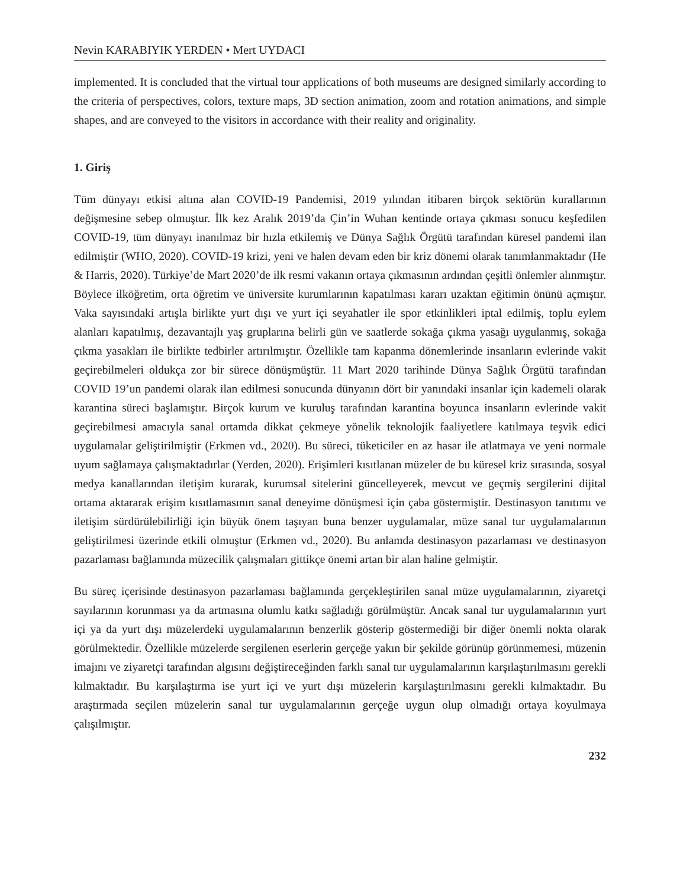Nevin KARABIYIK YERDEN • Mert UYDACI
implemented. It is concluded that the virtual tour applications of both museums are designed similarly according to the criteria of perspectives, colors, texture maps, 3D section animation, zoom and rotation animations, and simple shapes, and are conveyed to the visitors in accordance with their reality and originality.
1. Giriş
Tüm dünyayı etkisi altına alan COVID-19 Pandemisi, 2019 yılından itibaren birçok sektörün kurallarının değişmesine sebep olmuştur. İlk kez Aralık 2019’da Çin’in Wuhan kentinde ortaya çıkması sonucu keşfedilen COVID-19, tüm dünyayı inanılmaz bir hızla etkilemiş ve Dünya Sağlık Örgütü tarafından küresel pandemi ilan edilmiştir (WHO, 2020). COVID-19 krizi, yeni ve halen devam eden bir kriz dönemi olarak tanımlanmaktadır (He & Harris, 2020). Türkiye’de Mart 2020’de ilk resmi vakanın ortaya çıkmasının ardından çeşitli önlemler alınmıştır. Böylece ilköğretim, orta öğretim ve üniversite kurumlarının kapatılması kararı uzaktan eğitimin önünü açmıştır. Vaka sayısındaki artışla birlikte yurt dışı ve yurt içi seyahatler ile spor etkinlikleri iptal edilmiş, toplu eylem alanları kapatılmış, dezavantajlı yaş gruplarına belirli gün ve saatlerde sokağa çıkma yasağı uygulanmış, sokağa çıkma yasakları ile birlikte tedbirler artırılmıştır. Özellikle tam kapanma dönemlerinde insanların evlerinde vakit geçirebilmeleri oldukça zor bir sürece dönüşmüştür. 11 Mart 2020 tarihinde Dünya Sağlık Örgütü tarafından COVID 19’un pandemi olarak ilan edilmesi sonucunda dünyanın dört bir yanındaki insanlar için kademeli olarak karantina süreci başlamıştır. Birçok kurum ve kuruluş tarafından karantina boyunca insanların evlerinde vakit geçirebilmesi amacıyla sanal ortamda dikkat çekmeye yönelik teknolojik faaliyetlere katılmaya teşvik edici uygulamalar geliştirilmiştir (Erkmen vd., 2020). Bu süreci, tüketiciler en az hasar ile atlatmaya ve yeni normale uyum sağlamaya çalışmaktadırlar (Yerden, 2020). Erişimleri kısıtlanan müzeler de bu küresel kriz sırasında, sosyal medya kanallarından iletişim kurarak, kurumsal sitelerini güncelleyerek, mevcut ve geçmiş sergilerini dijital ortama aktararak erişim kısıtlamasının sanal deneyime dönüşmesi için çaba göstermiştir. Destinasyon tanıtımı ve iletişim sürdürülebilirliği için büyük önem taşıyan buna benzer uygulamalar, müze sanal tur uygulamalarının geliştirilmesi üzerinde etkili olmuştur (Erkmen vd., 2020). Bu anlamda destinasyon pazarlaması ve destinasyon pazarlaması bağlamında müzecilik çalışmaları gittikçe önemi artan bir alan haline gelmiştir.
Bu süreç içerisinde destinasyon pazarlaması bağlamında gerçekleştirilen sanal müze uygulamalarının, ziyaretçi sayılarının korunması ya da artmasına olumlu katkı sağladığı görülmüştür. Ancak sanal tur uygulamalarının yurt içi ya da yurt dışı müzelerdeki uygulamalarının benzerlik gösterip göstermediği bir diğer önemli nokta olarak görülmektedir. Özellikle müzelerde sergilenen eserlerin gerçeğe yakın bir şekilde görünüp görünmemesi, müzenin imajını ve ziyaretçi tarafından algısını değiştireceğinden farklı sanal tur uygulamalarının karşılaştırılmasını gerekli kılmaktadır. Bu karşılaştırma ise yurt içi ve yurt dışı müzelerin karşılaştırılmasını gerekli kılmaktadır. Bu araştırmada seçilen müzelerin sanal tur uygulamalarının gerçeğe uygun olup olmadığı ortaya koyulmaya çalışılmıştır.
232